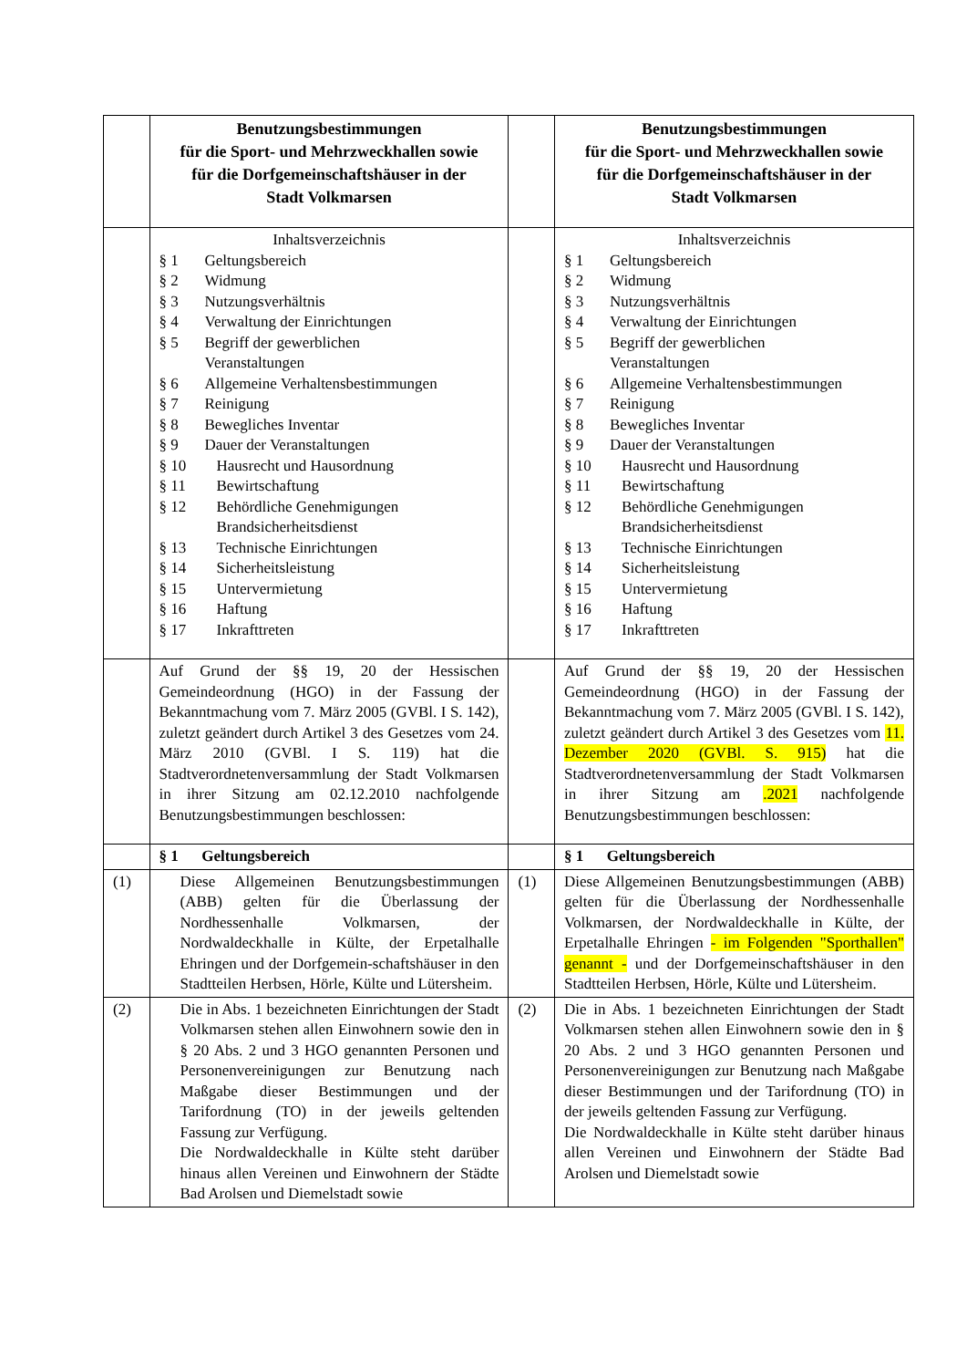| | Benutzungsbestimmungen für die Sport- und Mehrzweckhallen sowie für die Dorfgemeinschaftshäuser in der Stadt Volkmarsen | | Benutzungsbestimmungen für die Sport- und Mehrzweckhallen sowie für die Dorfgemeinschaftshäuser in der Stadt Volkmarsen |
| | Inhaltsverzeichnis § 1 Geltungsbereich § 2 Widmung § 3 Nutzungsverhältnis § 4 Verwaltung der Einrichtungen § 5 Begriff der gewerblichen Veranstaltungen § 6 Allgemeine Verhaltensbestimmungen § 7 Reinigung § 8 Bewegliches Inventar § 9 Dauer der Veranstaltungen § 10 Hausrecht und Hausordnung § 11 Bewirtschaftung § 12 Behördliche Genehmigungen Brandsicherheitsdienst § 13 Technische Einrichtungen § 14 Sicherheitsleistung § 15 Untervermietung § 16 Haftung § 17 Inkrafttreten | | Inhaltsverzeichnis § 1 Geltungsbereich § 2 Widmung § 3 Nutzungsverhältnis § 4 Verwaltung der Einrichtungen § 5 Begriff der gewerblichen Veranstaltungen § 6 Allgemeine Verhaltensbestimmungen § 7 Reinigung § 8 Bewegliches Inventar § 9 Dauer der Veranstaltungen § 10 Hausrecht und Hausordnung § 11 Bewirtschaftung § 12 Behördliche Genehmigungen Brandsicherheitsdienst § 13 Technische Einrichtungen § 14 Sicherheitsleistung § 15 Untervermietung § 16 Haftung § 17 Inkrafttreten |
| | Auf Grund der §§ 19, 20 der Hessischen Gemeindeordnung (HGO) in der Fassung der Bekanntmachung vom 7. März 2005 (GVBl. I S. 142), zuletzt geändert durch Artikel 3 des Gesetzes vom 24. März 2010 (GVBl. I S. 119) hat die Stadtverordnetenversammlung der Stadt Volkmarsen in ihrer Sitzung am 02.12.2010 nachfolgende Benutzungsbestimmungen beschlossen: | | Auf Grund der §§ 19, 20 der Hessischen Gemeindeordnung (HGO) in der Fassung der Bekanntmachung vom 7. März 2005 (GVBl. I S. 142), zuletzt geändert durch Artikel 3 des Gesetzes vom 11. Dezember 2020 (GVBl. S. 915) hat die Stadtverordnetenversammlung der Stadt Volkmarsen in ihrer Sitzung am .2021 nachfolgende Benutzungsbestimmungen beschlossen: |
| | § 1 Geltungsbereich | | § 1 Geltungsbereich |
| (1) | Diese Allgemeinen Benutzungsbestimmungen (ABB) gelten für die Überlassung der Nordhessenhalle Volkmarsen, der Nordwaldeckhalle in Külte, der Erpetalhalle Ehringen und der Dorfgemein-schaftshäuser in den Stadtteilen Herbsen, Hörle, Külte und Lütersheim. | (1) | Diese Allgemeinen Benutzungsbestimmungen (ABB) gelten für die Überlassung der Nordhessenhalle Volkmarsen, der Nordwaldeckhalle in Külte, der Erpetalhalle Ehringen - im Folgenden "Sporthallen" genannt - und der Dorfgemeinschaftshäuser in den Stadtteilen Herbsen, Hörle, Külte und Lütersheim. |
| (2) | Die in Abs. 1 bezeichneten Einrichtungen der Stadt Volkmarsen stehen allen Einwohnern sowie den in § 20 Abs. 2 und 3 HGO genannten Personen und Personenvereinigungen zur Benutzung nach Maßgabe dieser Bestimmungen und der Tarifordnung (TO) in der jeweils geltenden Fassung zur Verfügung. Die Nordwaldeckhalle in Külte steht darüber hinaus allen Vereinen und Einwohnern der Städte Bad Arolsen und Diemelstadt sowie | (2) | Die in Abs. 1 bezeichneten Einrichtungen der Stadt Volkmarsen stehen allen Einwohnern sowie den in § 20 Abs. 2 und 3 HGO genannten Personen und Personenvereinigungen zur Benutzung nach Maßgabe dieser Bestimmungen und der Tarifordnung (TO) in der jeweils geltenden Fassung zur Verfügung. Die Nordwaldeckhalle in Külte steht darüber hinaus allen Vereinen und Einwohnern der Städte Bad Arolsen und Diemelstadt sowie |